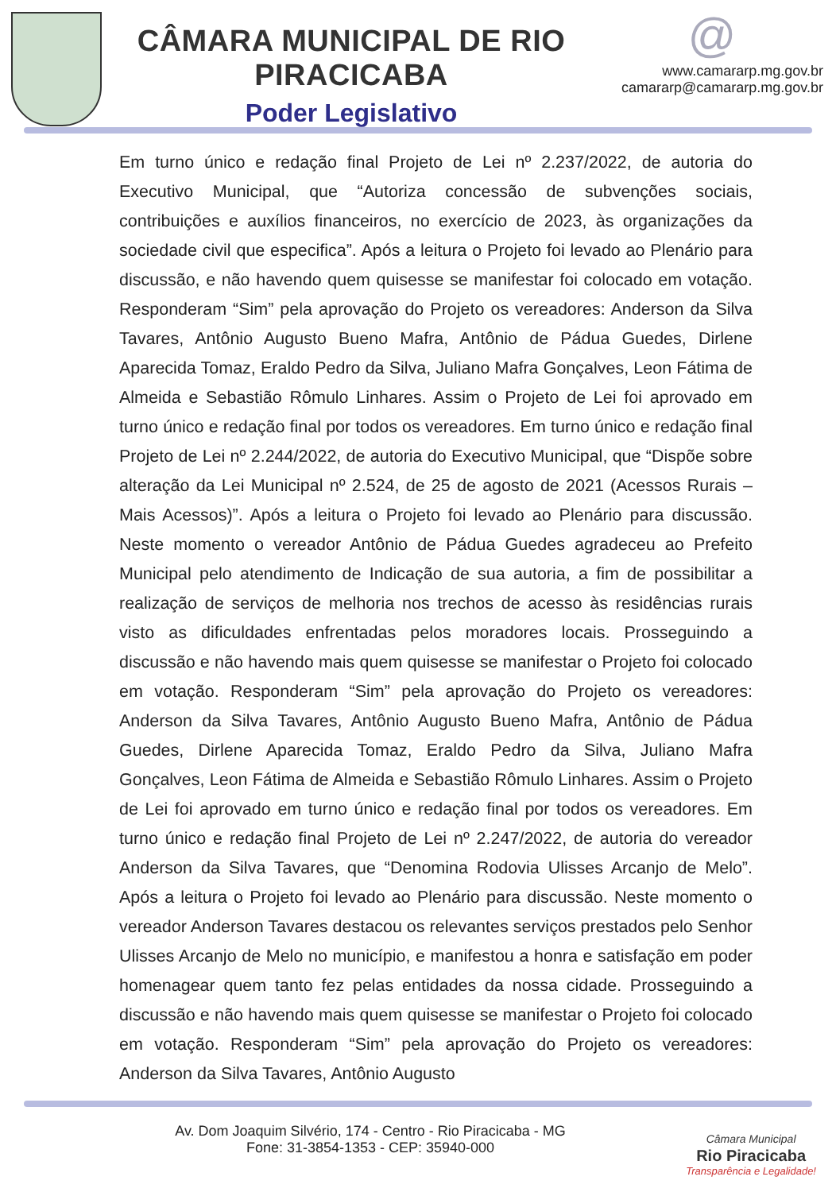CÂMARA MUNICIPAL DE RIO PIRACICABA
Poder Legislativo
@
www.camararp.mg.gov.br
camararp@camararp.mg.gov.br
Em turno único e redação final Projeto de Lei nº 2.237/2022, de autoria do Executivo Municipal, que “Autoriza concessão de subvenções sociais, contribuições e auxílios financeiros, no exercício de 2023, às organizações da sociedade civil que especifica”. Após a leitura o Projeto foi levado ao Plenário para discussão, e não havendo quem quisesse se manifestar foi colocado em votação. Responderam “Sim” pela aprovação do Projeto os vereadores: Anderson da Silva Tavares, Antônio Augusto Bueno Mafra, Antônio de Pádua Guedes, Dirlene Aparecida Tomaz, Eraldo Pedro da Silva, Juliano Mafra Gonçalves, Leon Fátima de Almeida e Sebastião Rômulo Linhares. Assim o Projeto de Lei foi aprovado em turno único e redação final por todos os vereadores. Em turno único e redação final Projeto de Lei nº 2.244/2022, de autoria do Executivo Municipal, que “Dispõe sobre alteração da Lei Municipal nº 2.524, de 25 de agosto de 2021 (Acessos Rurais – Mais Acessos)”. Após a leitura o Projeto foi levado ao Plenário para discussão. Neste momento o vereador Antônio de Pádua Guedes agradeceu ao Prefeito Municipal pelo atendimento de Indicação de sua autoria, a fim de possibilitar a realização de serviços de melhoria nos trechos de acesso às residências rurais visto as dificuldades enfrentadas pelos moradores locais. Prosseguindo a discussão e não havendo mais quem quisesse se manifestar o Projeto foi colocado em votação. Responderam “Sim” pela aprovação do Projeto os vereadores: Anderson da Silva Tavares, Antônio Augusto Bueno Mafra, Antônio de Pádua Guedes, Dirlene Aparecida Tomaz, Eraldo Pedro da Silva, Juliano Mafra Gonçalves, Leon Fátima de Almeida e Sebastião Rômulo Linhares. Assim o Projeto de Lei foi aprovado em turno único e redação final por todos os vereadores. Em turno único e redação final Projeto de Lei nº 2.247/2022, de autoria do vereador Anderson da Silva Tavares, que “Denomina Rodovia Ulisses Arcanjo de Melo”. Após a leitura o Projeto foi levado ao Plenário para discussão. Neste momento o vereador Anderson Tavares destacou os relevantes serviços prestados pelo Senhor Ulisses Arcanjo de Melo no município, e manifestou a honra e satisfação em poder homenagear quem tanto fez pelas entidades da nossa cidade. Prosseguindo a discussão e não havendo mais quem quisesse se manifestar o Projeto foi colocado em votação. Responderam “Sim” pela aprovação do Projeto os vereadores: Anderson da Silva Tavares, Antônio Augusto
Av. Dom Joaquim Silvério, 174 - Centro - Rio Piracicaba - MG
Fone: 31-3854-1353 - CEP: 35940-000
Câmara Municipal
Rio Piracicaba
Transparência e Legalidade!